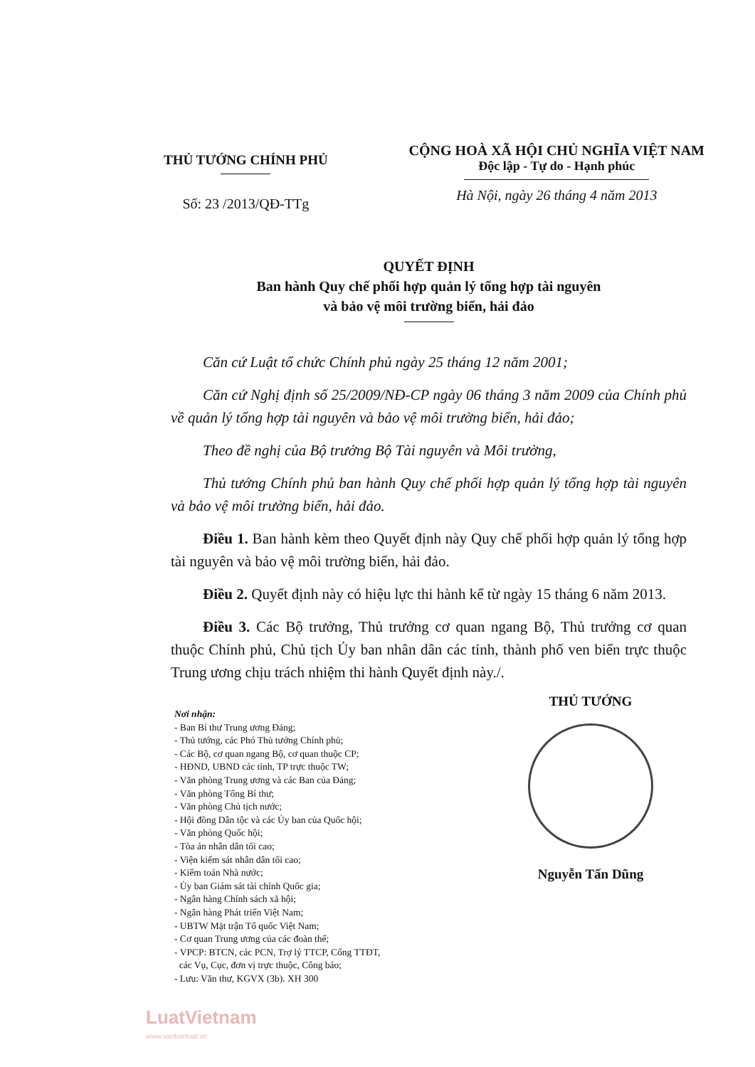THỦ TƯỚNG CHÍNH PHỦ
Số: 23 /2013/QĐ-TTg
CỘNG HOÀ XÃ HỘI CHỦ NGHĨA VIỆT NAM
Độc lập - Tự do - Hạnh phúc
Hà Nội, ngày 26 tháng 4 năm 2013
QUYẾT ĐỊNH
Ban hành Quy chế phối hợp quản lý tổng hợp tài nguyên
và bảo vệ môi trường biển, hải đảo
Căn cứ Luật tổ chức Chính phủ ngày 25 tháng 12 năm 2001;
Căn cứ Nghị định số 25/2009/NĐ-CP ngày 06 tháng 3 năm 2009 của Chính phủ về quản lý tổng hợp tài nguyên và bảo vệ môi trường biển, hải đảo;
Theo đề nghị của Bộ trưởng Bộ Tài nguyên và Môi trường,
Thủ tướng Chính phủ ban hành Quy chế phối hợp quản lý tổng hợp tài nguyên và bảo vệ môi trường biển, hải đảo.
Điều 1. Ban hành kèm theo Quyết định này Quy chế phối hợp quản lý tổng hợp tài nguyên và bảo vệ môi trường biển, hải đảo.
Điều 2. Quyết định này có hiệu lực thi hành kể từ ngày 15 tháng 6 năm 2013.
Điều 3. Các Bộ trưởng, Thủ trưởng cơ quan ngang Bộ, Thủ trưởng cơ quan thuộc Chính phủ, Chủ tịch Ủy ban nhân dân các tỉnh, thành phố ven biển trực thuộc Trung ương chịu trách nhiệm thi hành Quyết định này./.
Nơi nhận:
- Ban Bí thư Trung ương Đảng;
- Thủ tướng, các Phó Thủ tướng Chính phủ;
- Các Bộ, cơ quan ngang Bộ, cơ quan thuộc CP;
- HĐND, UBND các tỉnh, TP trực thuộc TW;
- Văn phòng Trung ương và các Ban của Đảng;
- Văn phòng Tổng Bí thư;
- Văn phòng Chủ tịch nước;
- Hội đồng Dân tộc và các Ủy ban của Quốc hội;
- Văn phòng Quốc hội;
- Tòa án nhân dân tối cao;
- Viện kiểm sát nhân dân tối cao;
- Kiểm toán Nhà nước;
- Ủy ban Giám sát tài chính Quốc gia;
- Ngân hàng Chính sách xã hội;
- Ngân hàng Phát triển Việt Nam;
- UBTW Mặt trận Tổ quốc Việt Nam;
- Cơ quan Trung ương của các đoàn thể;
- VPCP: BTCN, các PCN, Trợ lý TTCP, Cổng TTĐT,
các Vụ, Cục, đơn vị trực thuộc, Công báo;
- Lưu: Văn thư, KGVX (3b). XH 300
THỦ TƯỚNG
Nguyễn Tấn Dũng
LuatVietnam
www.vanbanluat.vn